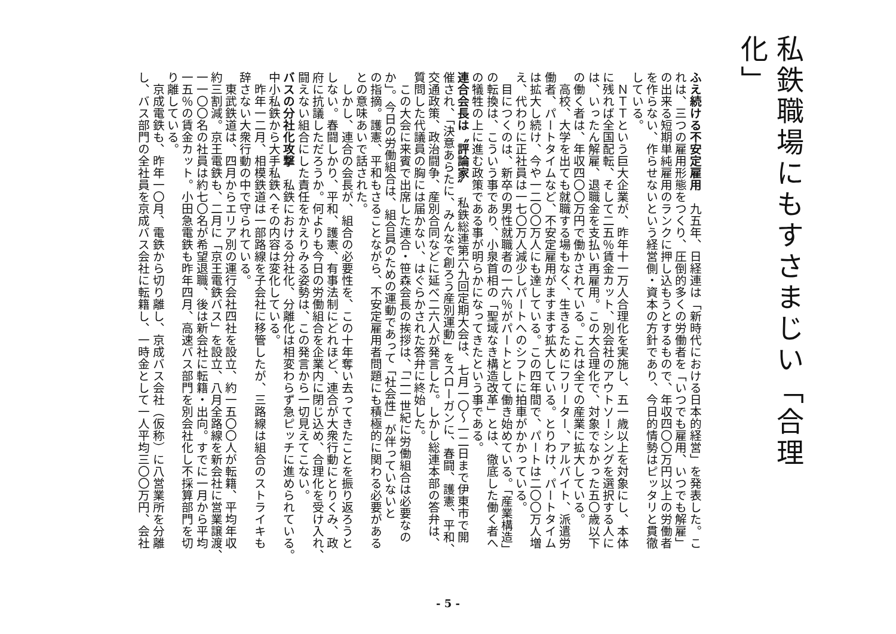私鉄職場にもすさまじい「合理化」
ふえ続ける不安定雇用　九五年、日経連は「新時代における日本的経営」を発表した。こ
れは、三つの雇用形態をつくり、圧倒的多くの労働者を「いつでも雇用、いつでも解雇」
の出来る短期単純雇用のランクに押し込もうとするもので、年収四〇〇万円以上の労働者
を作らない、作らせないという経営側・資本の方針であり、今日的情勢はピッタリと貫徹
している。
　ＮＴＴという巨大企業が、昨年十一万人合理化を実施し、五一歳以上を対象にし、本体
に残れば全国配転、そして二五％賃金カット、別会社のアウトソーシングを選択する人に
は、いったん解雇、退職金を支払い再雇用。この大合理化で、対象でなかった五〇歳以下
の働く者は、年収四〇〇万円で働かされている。これは全ての産業に拡大している。
　高校、大学を出ても就職する場もなく、生きるためにフリーター、アルバイト、派遣労
働者、パートタイムなど、不安定雇用がますます拡大している。とりわけ、パートタイム
は拡大し続け、今や一二〇〇万人にも達している。この四年間で、パートは二〇〇万人増
え、代わりに正社員は一七〇万人減少しパートへのシフトに拍車がかかっている。
　目につくのは、新卒の男性就職者の一六％がパートとして働き始めている。「産業構造」
の転換は、こういう事であり、小泉首相の「聖域なき構造改革」とは、徹底した働く者へ
の犠牲の上に進む政策である事が明らかになってきたという事である。
連合会長は〝評論家〟　私鉄総連第六九回定期大会は、七月一〇～一二日まで伊東市で開
催され、「決意あらたに、みんなで創ろう産別運動」をスローガンに、春闘、護憲、平和、
交通政策、政治闘争、産別合同などに延べ二六人が発言した。しかし総連本部の答弁は、
質問した代議員の胸には届かない、はぐらかされた答弁に終始した。
　この大会に来賓で出席した連合・笹森会長の挨拶は、「二一世紀に労働組合は必要なの
か」。今日の労働組合は、組合員のための運動であって「社会性」が伴っていないと
の指摘。護憲、平和もさることながら、不安定雇用者問題にも積極的に関わる必要がある
との意味あいで話された。
　しかし、連合の会長が、組合の必要性を、この十年奪い去ってきたことを振り返ろうと
しない。春闘しかり、平和、護憲、有事法制にどれほど、連合が大衆行動にとりくみ、政
府に抗議しただろうか。何よりも今日の労働組合を企業内に閉じ込め、合理化を受け入れ、
闘えない組合にした責任をかえりみる姿勢は、この発言から一切見えてこない。
バスの分社化攻撃　私鉄における分社化、分離化は相変わらず急ピッチに進められている。
中小私鉄から大手私鉄へその内容は変化している。
　昨年一二月、相模鉄道は一部路線を子会社に移管したが、三路線は組合のストライキも
辞さない大衆行動の中で守られている。
　東武鉄道は、四月からエリア別の運行会社四社を設立、約一五〇〇人が転籍、平均年収
約三割減。京王電鉄も、二月に「京王電鉄バス」を設立、八月全路線を新会社に営業譲渡、
一一〇〇名の社員は約七〇名が希望退職、後は新会社に転籍・出向。すでに一月から平均
一五％の賃金カット。小田急電鉄も昨年四月、高速バス部門を別会社化し不採算部門を切
り離している。
　京成電鉄も、昨年一〇月、電鉄から切り離し、京成バス会社（仮称）に八営業所を分離
し、バス部門の全社員を京成バス会社に転籍し、一時金として一人平均三〇〇万円、会社
- 5 -